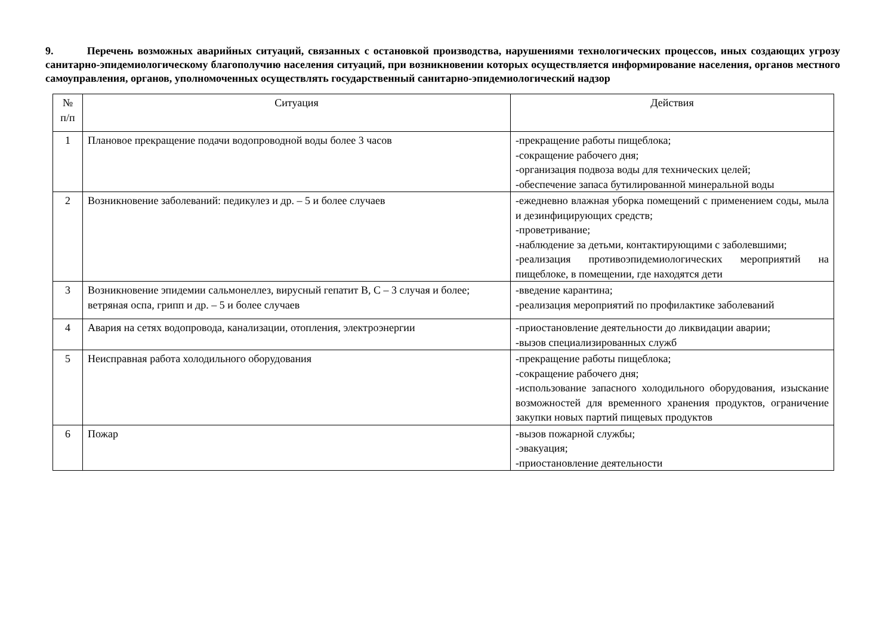9. Перечень возможных аварийных ситуаций, связанных с остановкой производства, нарушениями технологических процессов, иных создающих угрозу санитарно-эпидемиологическому благополучию населения ситуаций, при возникновении которых осуществляется информирование населения, органов местного самоуправления, органов, уполномоченных осуществлять государственный санитарно-эпидемиологический надзор
| № п/п | Ситуация | Действия |
| --- | --- | --- |
| 1 | Плановое прекращение подачи водопроводной воды более 3 часов | -прекращение работы пищеблока; -сокращение рабочего дня; -организация подвоза воды для технических целей; -обеспечение запаса бутилированной минеральной воды |
| 2 | Возникновение заболеваний: педикулез и др. – 5 и более случаев | -ежедневно влажная уборка помещений с применением соды, мыла и дезинфицирующих средств; -проветривание; -наблюдение за детьми, контактирующими с заболевшими; -реализация противоэпидемиологических мероприятий на пищеблоке, в помещении, где находятся дети |
| 3 | Возникновение эпидемии сальмонеллез, вирусный гепатит В, С – 3 случая и более; ветряная оспа, грипп и др. – 5 и более случаев | -введение карантина; -реализация мероприятий по профилактике заболеваний |
| 4 | Авария на сетях водопровода, канализации, отопления, электроэнергии | -приостановление деятельности до ликвидации аварии; -вызов специализированных служб |
| 5 | Неисправная работа холодильного оборудования | -прекращение работы пищеблока; -сокращение рабочего дня; -использование запасного холодильного оборудования, изыскание возможностей для временного хранения продуктов, ограничение закупки новых партий пищевых продуктов |
| 6 | Пожар | -вызов пожарной службы; -эвакуация; -приостановление деятельности |